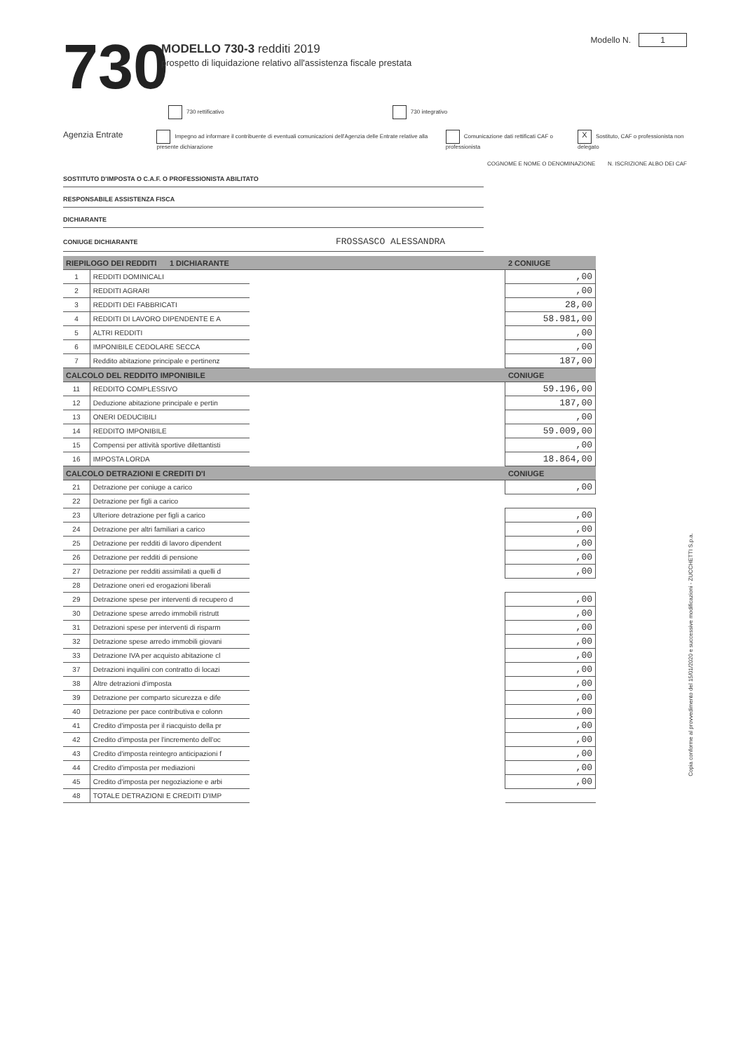730
MODELLO 730-3 redditi 2019
prospetto di liquidazione relativo all'assistenza fiscale prestata
Modello N. 1
730 rettificativo 730 integrativo
Agenzia Entrate
Impegno ad informare il contribuente di eventuali comunicazioni dell'Agenzia delle Entrate relative alla presente dichiarazione
Comunicazione dati rettificati CAF o professionista
X Sostituto, CAF o professionista non delegato
COGNOME E NOME O DENOMINAZIONE N. ISCRIZIONE ALBO DEI CAF
SOSTITUTO D'IMPOSTA O C.A.F. O PROFESSIONISTA ABILITATO
RESPONSABILE ASSISTENZA FISCA
DICHIARANTE
CONIUGE DICHIARANTE FROSSASCO ALESSANDRA
| RIEPILOGO DEI REDDITI 1 DICHIARANTE | | | 2 CONIUGE |
| --- | --- | --- | --- |
| 1 | REDDITI DOMINICALI | | ,00 |
| 2 | REDDITI AGRARI | | ,00 |
| 3 | REDDITI DEI FABBRICATI | | 28,00 |
| 4 | REDDITI DI LAVORO DIPENDENTE E A | | 58.981,00 |
| 5 | ALTRI REDDITI | | ,00 |
| 6 | IMPONIBILE CEDOLARE SECCA | | ,00 |
| 7 | Reddito abitazione principale e pertinenz | | 187,00 |
| CALCOLO DEL REDDITO IMPONIBILE | | | CONIUGE |
| 11 | REDDITO COMPLESSIVO | | 59.196,00 |
| 12 | Deduzione abitazione principale e pertin | | 187,00 |
| 13 | ONERI DEDUCIBILI | | ,00 |
| 14 | REDDITO IMPONIBILE | | 59.009,00 |
| 15 | Compensi per attività sportive dilettantisti | | ,00 |
| 16 | IMPOSTA LORDA | | 18.864,00 |
| CALCOLO DETRAZIONI E CREDITI D'I | | | CONIUGE |
| 21 | Detrazione per coniuge a carico | | ,00 |
| 22 | Detrazione per figli a carico | | |
| 23 | Ulteriore detrazione per figli a carico | | ,00 |
| 24 | Detrazione per altri familiari a carico | | ,00 |
| 25 | Detrazione per redditi di lavoro dipendent | | ,00 |
| 26 | Detrazione per redditi di pensione | | ,00 |
| 27 | Detrazione per redditi assimilati a quelli d | | ,00 |
| 28 | Detrazione oneri ed erogazioni liberali | | |
| 29 | Detrazione spese per interventi di recupero d | | ,00 |
| 30 | Detrazione spese arredo immobili ristrutt | | ,00 |
| 31 | Detrazioni spese per interventi di risparm | | ,00 |
| 32 | Detrazione spese arredo immobili giovani | | ,00 |
| 33 | Detrazione IVA per acquisto abitazione cl | | ,00 |
| 37 | Detrazioni inquilini con contratto di locazi | | ,00 |
| 38 | Altre detrazioni d'imposta | | ,00 |
| 39 | Detrazione per comparto sicurezza e dife | | ,00 |
| 40 | Detrazione per pace contributiva e colonn | | ,00 |
| 41 | Credito d'imposta per il riacquisto della pr | | ,00 |
| 42 | Credito d'imposta per l'incremento dell'oc | | ,00 |
| 43 | Credito d'imposta reintegro anticipazioni f | | ,00 |
| 44 | Credito d'imposta per mediazioni | | ,00 |
| 45 | Credito d'imposta per negoziazione e arbi | | ,00 |
| 48 | TOTALE DETRAZIONI E CREDITI D'IMP | | |
Copia conforme al provvedimento del 15/01/2020 e successive modificazioni - ZUCCHETTI S.p.a.